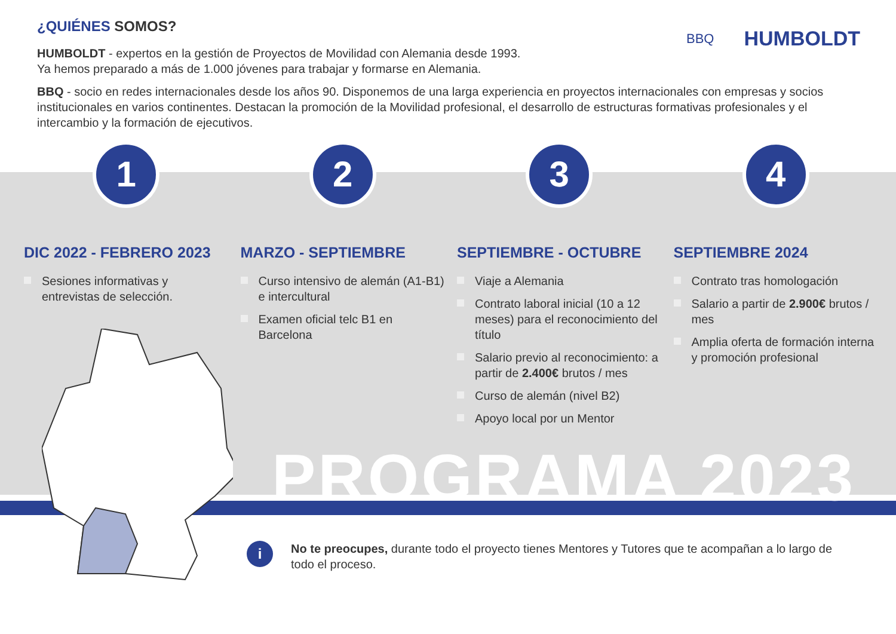PROGRAMA 2023
¿QUIÉNES SOMOS?
HUMBOLDT - expertos en la gestión de Proyectos de Movilidad con Alemania desde 1993.
Ya hemos preparado a más de 1.000 jóvenes para trabajar y formarse en Alemania.
BBQ - socio en redes internacionales desde los años 90. Disponemos de una larga experiencia en proyectos internacionales con empresas y socios institucionales en varios continentes. Destacan la promoción de la Movilidad profesional, el desarrollo de estructuras formativas profesionales y el intercambio y la formación de ejecutivos.
BBQ
HUMBOLDT
1
DIC 2022 - FEBRERO 2023
Sesiones informativas y entrevistas de selección.
2
MARZO - SEPTIEMBRE
Curso intensivo de alemán (A1-B1) e intercultural
Examen oficial telc B1 en Barcelona
3
SEPTIEMBRE - OCTUBRE
Viaje a Alemania
Contrato laboral inicial (10 a 12 meses) para el reconocimiento del título
Salario previo al reconocimiento: a partir de 2.400€ brutos / mes
Curso de alemán (nivel B2)
Apoyo local por un Mentor
4
SEPTIEMBRE 2024
Contrato tras homologación
Salario a partir de 2.900€ brutos / mes
Amplia oferta de formación interna y promoción profesional
i
No te preocupes, durante todo el proyecto tienes Mentores y Tutores que te acompañan a lo largo de todo el proceso.